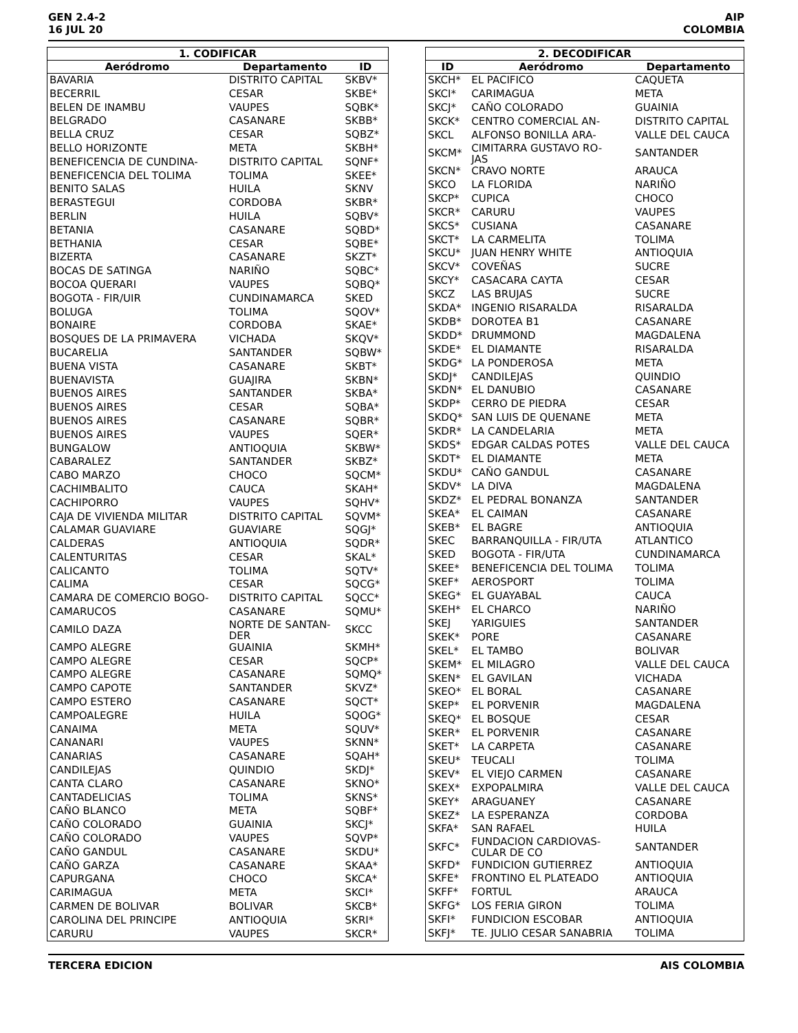GEN 2.4-2
16 JUL 20
AIP
COLOMBIA
| 1. CODIFICAR | | |
| --- | --- | --- |
| Aeródromo | Departamento | ID |
| BAVARIA | DISTRITO CAPITAL | SKBV* |
| BECERRIL | CESAR | SKBE* |
| BELEN DE INAMBU | VAUPES | SQBK* |
| BELGRADO | CASANARE | SKBB* |
| BELLA CRUZ | CESAR | SQBZ* |
| BELLO HORIZONTE | META | SKBH* |
| BENEFICENCIA DE CUNDINA- | DISTRITO CAPITAL | SQNF* |
| BENEFICENCIA DEL TOLIMA | TOLIMA | SKEE* |
| BENITO SALAS | HUILA | SKNV |
| BERASTEGUI | CORDOBA | SKBR* |
| BERLIN | HUILA | SQBV* |
| BETANIA | CASANARE | SQBD* |
| BETHANIA | CESAR | SQBE* |
| BIZERTA | CASANARE | SKZT* |
| BOCAS DE SATINGA | NARIÑO | SQBC* |
| BOCOA QUERARI | VAUPES | SQBQ* |
| BOGOTA - FIR/UIR | CUNDINAMARCA | SKED |
| BOLUGA | TOLIMA | SQOV* |
| BONAIRE | CORDOBA | SKAE* |
| BOSQUES DE LA PRIMAVERA | VICHADA | SKQV* |
| BUCARELIA | SANTANDER | SQBW* |
| BUENA VISTA | CASANARE | SKBT* |
| BUENAVISTA | GUAJIRA | SKBN* |
| BUENOS AIRES | SANTANDER | SKBA* |
| BUENOS AIRES | CESAR | SQBA* |
| BUENOS AIRES | CASANARE | SQBR* |
| BUENOS AIRES | VAUPES | SQER* |
| BUNGALOW | ANTIOQUIA | SKBW* |
| CABARALEZ | SANTANDER | SKBZ* |
| CABO MARZO | CHOCO | SQCM* |
| CACHIMBALITO | CAUCA | SKAH* |
| CACHIPORRO | VAUPES | SQHV* |
| CAJA DE VIVIENDA MILITAR | DISTRITO CAPITAL | SQVM* |
| CALAMAR GUAVIARE | GUAVIARE | SQGJ* |
| CALDERAS | ANTIOQUIA | SQDR* |
| CALENTURITAS | CESAR | SKAL* |
| CALICANTO | TOLIMA | SQTV* |
| CALIMA | CESAR | SQCG* |
| CAMARA DE COMERCIO BOGO- | DISTRITO CAPITAL | SQCC* |
| CAMARUCOS | CASANARE | SQMU* |
| CAMILO DAZA | NORTE DE SANTAN- DER | SKCC |
| CAMPO ALEGRE | GUAINIA | SKMH* |
| CAMPO ALEGRE | CESAR | SQCP* |
| CAMPO ALEGRE | CASANARE | SQMQ* |
| CAMPO CAPOTE | SANTANDER | SKVZ* |
| CAMPO ESTERO | CASANARE | SQCT* |
| CAMPOALEGRE | HUILA | SQOG* |
| CANAIMA | META | SQUV* |
| CANANARI | VAUPES | SKNN* |
| CANARIAS | CASANARE | SQAH* |
| CANDILEJAS | QUINDIO | SKDJ* |
| CANTA CLARO | CASANARE | SKNO* |
| CANTADELICIAS | TOLIMA | SKNS* |
| CAÑO BLANCO | META | SQBF* |
| CAÑO COLORADO | GUAINIA | SKCJ* |
| CAÑO COLORADO | VAUPES | SQVP* |
| CAÑO GANDUL | CASANARE | SKDU* |
| CAÑO GARZA | CASANARE | SKAA* |
| CAPURGANA | CHOCO | SKCA* |
| CARIMAGUA | META | SKCI* |
| CARMEN DE BOLIVAR | BOLIVAR | SKCB* |
| CAROLINA DEL PRINCIPE | ANTIOQUIA | SKRI* |
| CARURU | VAUPES | SKCR* |
| 2. DECODIFICAR | | |
| --- | --- | --- |
| ID | Aeródromo | Departamento |
| SKCH* | EL PACIFICO | CAQUETA |
| SKCI* | CARIMAGUA | META |
| SKCJ* | CAÑO COLORADO | GUAINIA |
| SKCK* | CENTRO COMERCIAL AN- | DISTRITO CAPITAL |
| SKCL | ALFONSO BONILLA ARA- | VALLE DEL CAUCA |
| SKCM* | CIMITARRA GUSTAVO RO- JAS | SANTANDER |
| SKCN* | CRAVO NORTE | ARAUCA |
| SKCO | LA FLORIDA | NARIÑO |
| SKCP* | CUPICA | CHOCO |
| SKCR* | CARURU | VAUPES |
| SKCS* | CUSIANA | CASANARE |
| SKCT* | LA CARMELITA | TOLIMA |
| SKCU* | JUAN HENRY WHITE | ANTIOQUIA |
| SKCV* | COVEÑAS | SUCRE |
| SKCY* | CASACARA CAYTA | CESAR |
| SKCZ | LAS BRUJAS | SUCRE |
| SKDA* | INGENIO RISARALDA | RISARALDA |
| SKDB* | DOROTEA B1 | CASANARE |
| SKDD* | DRUMMOND | MAGDALENA |
| SKDE* | EL DIAMANTE | RISARALDA |
| SKDG* | LA PONDEROSA | META |
| SKDJ* | CANDILEJAS | QUINDIO |
| SKDN* | EL DANUBIO | CASANARE |
| SKDP* | CERRO DE PIEDRA | CESAR |
| SKDQ* | SAN LUIS DE QUENANE | META |
| SKDR* | LA CANDELARIA | META |
| SKDS* | EDGAR CALDAS POTES | VALLE DEL CAUCA |
| SKDT* | EL DIAMANTE | META |
| SKDU* | CAÑO GANDUL | CASANARE |
| SKDV* | LA DIVA | MAGDALENA |
| SKDZ* | EL PEDRAL BONANZA | SANTANDER |
| SKEA* | EL CAIMAN | CASANARE |
| SKEB* | EL BAGRE | ANTIOQUIA |
| SKEC | BARRANQUILLA - FIR/UTA | ATLANTICO |
| SKED | BOGOTA - FIR/UTA | CUNDINAMARCA |
| SKEE* | BENEFICENCIA DEL TOLIMA | TOLIMA |
| SKEF* | AEROSPORT | TOLIMA |
| SKEG* | EL GUAYABAL | CAUCA |
| SKEH* | EL CHARCO | NARIÑO |
| SKEJ | YARIGUIES | SANTANDER |
| SKEK* | PORE | CASANARE |
| SKEL* | EL TAMBO | BOLIVAR |
| SKEM* | EL MILAGRO | VALLE DEL CAUCA |
| SKEN* | EL GAVILAN | VICHADA |
| SKEO* | EL BORAL | CASANARE |
| SKEP* | EL PORVENIR | MAGDALENA |
| SKEQ* | EL BOSQUE | CESAR |
| SKER* | EL PORVENIR | CASANARE |
| SKET* | LA CARPETA | CASANARE |
| SKEU* | TEUCALI | TOLIMA |
| SKEV* | EL VIEJO CARMEN | CASANARE |
| SKEX* | EXPOPALMIRA | VALLE DEL CAUCA |
| SKEY* | ARAGUANEY | CASANARE |
| SKEZ* | LA ESPERANZA | CORDOBA |
| SKFA* | SAN RAFAEL | HUILA |
| SKFC* | FUNDACION CARDIOVAS- CULAR DE CO | SANTANDER |
| SKFD* | FUNDICION GUTIERREZ | ANTIOQUIA |
| SKFE* | FRONTINO EL PLATEADO | ANTIOQUIA |
| SKFF* | FORTUL | ARAUCA |
| SKFG* | LOS FERIA GIRON | TOLIMA |
| SKFI* | FUNDICION ESCOBAR | ANTIOQUIA |
| SKFJ* | TE. JULIO CESAR SANABRIA | TOLIMA |
TERCERA EDICION AIS COLOMBIA